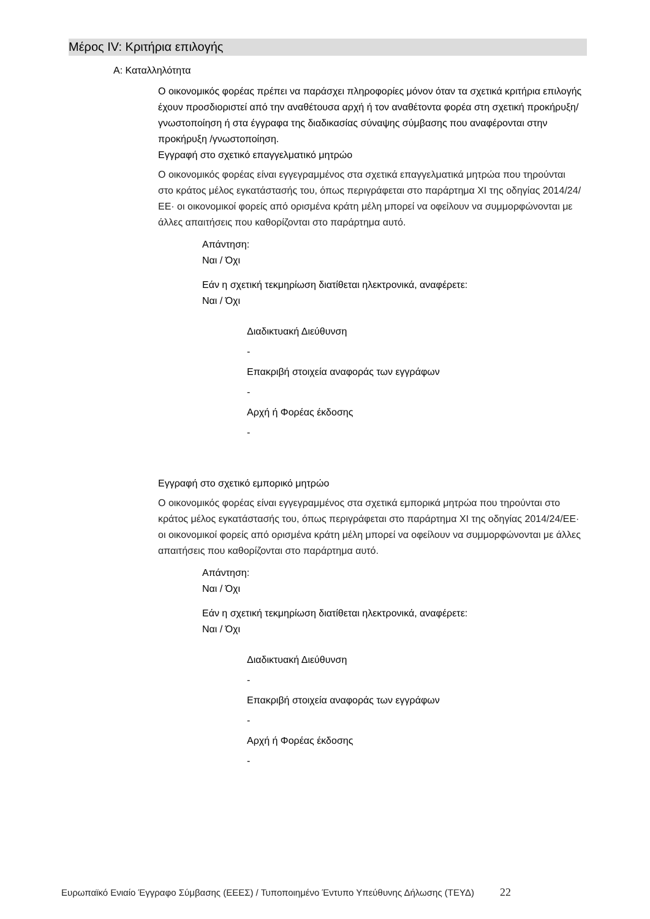Μέρος IV: Κριτήρια επιλογής
Α: Καταλληλότητα
Ο οικονομικός φορέας πρέπει να παράσχει πληροφορίες μόνον όταν τα σχετικά κριτήρια επιλογής έχουν προσδιοριστεί από την αναθέτουσα αρχή ή τον αναθέτοντα φορέα στη σχετική προκήρυξη/γνωστοποίηση ή στα έγγραφα της διαδικασίας σύναψης σύμβασης που αναφέρονται στην προκήρυξη /γνωστοποίηση.
Εγγραφή στο σχετικό επαγγελματικό μητρώο
Ο οικονομικός φορέας είναι εγγεγραμμένος στα σχετικά επαγγελματικά μητρώα που τηρούνται στο κράτος μέλος εγκατάστασής του, όπως περιγράφεται στο παράρτημα XI της οδηγίας 2014/24/ΕΕ· οι οικονομικοί φορείς από ορισμένα κράτη μέλη μπορεί να οφείλουν να συμμορφώνονται με άλλες απαιτήσεις που καθορίζονται στο παράρτημα αυτό.
Απάντηση:
Ναι / Όχι
Εάν η σχετική τεκμηρίωση διατίθεται ηλεκτρονικά, αναφέρετε:
Ναι / Όχι
Διαδικτυακή Διεύθυνση
-
Επακριβή στοιχεία αναφοράς των εγγράφων
-
Αρχή ή Φορέας έκδοσης
-
Εγγραφή στο σχετικό εμπορικό μητρώο
Ο οικονομικός φορέας είναι εγγεγραμμένος στα σχετικά εμπορικά μητρώα που τηρούνται στο κράτος μέλος εγκατάστασής του, όπως περιγράφεται στο παράρτημα XI της οδηγίας 2014/24/ΕΕ· οι οικονομικοί φορείς από ορισμένα κράτη μέλη μπορεί να οφείλουν να συμμορφώνονται με άλλες απαιτήσεις που καθορίζονται στο παράρτημα αυτό.
Απάντηση:
Ναι / Όχι
Εάν η σχετική τεκμηρίωση διατίθεται ηλεκτρονικά, αναφέρετε:
Ναι / Όχι
Διαδικτυακή Διεύθυνση
-
Επακριβή στοιχεία αναφοράς των εγγράφων
-
Αρχή ή Φορέας έκδοσης
-
Ευρωπαϊκό Ενιαίο Έγγραφο Σύμβασης (ΕΕΕΣ) / Τυποποιημένο Έντυπο Υπεύθυνης Δήλωσης (ΤΕΥΔ) 22